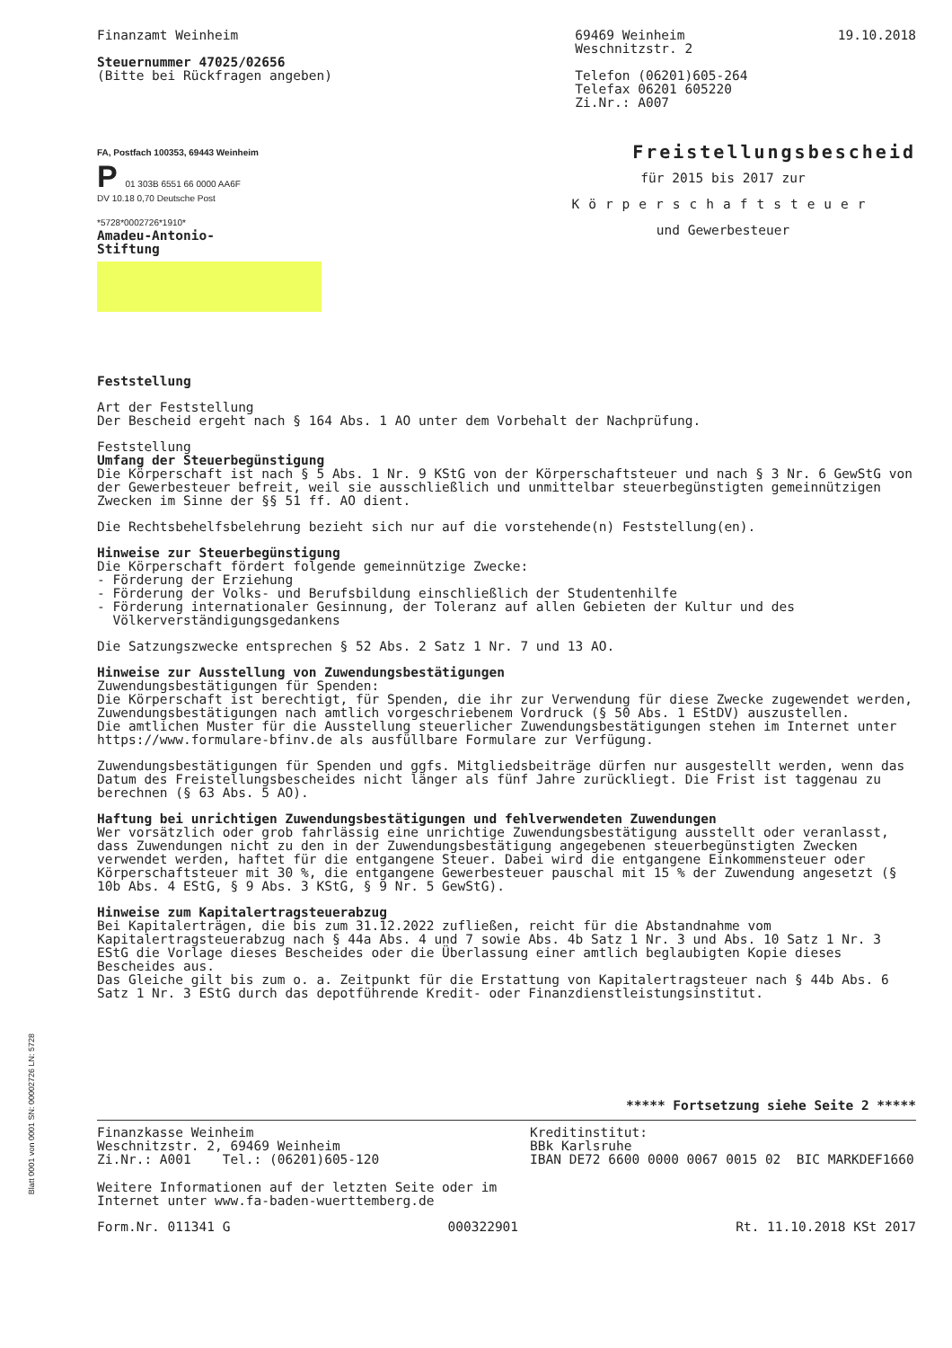Finanzamt Weinheim
Steuernummer 47025/02656
(Bitte bei Rückfragen angeben)
69469 Weinheim
Weschnitzstr. 2
Telefon (06201)605-264
Telefax 06201 605220
Zi.Nr.: A007
19.10.2018
FA, Postfach 100353, 69443 Weinheim
P 01 303B 6551 66 0000 AA6F
DV 10.18 0,70 Deutsche Post
*5728*0002726*1910*
Amadeu-Antonio-
Stiftung
Freistellungsbescheid
für 2015 bis 2017 zur
Körperschaftsteuer
und Gewerbesteuer
Feststellung
Art der Feststellung
Der Bescheid ergeht nach § 164 Abs. 1 AO unter dem Vorbehalt der Nachprüfung.
Feststellung
Umfang der Steuerbegünstigung
Die Körperschaft ist nach § 5 Abs. 1 Nr. 9 KStG von der Körperschaftsteuer und nach § 3 Nr. 6 GewStG von der Gewerbesteuer befreit, weil sie ausschließlich und unmittelbar steuerbegünstigten gemeinnützigen Zwecken im Sinne der §§ 51 ff. AO dient.
Die Rechtsbehelfsbelehrung bezieht sich nur auf die vorstehende(n) Feststellung(en).
Hinweise zur Steuerbegünstigung
Die Körperschaft fördert folgende gemeinnützige Zwecke:
- Förderung der Erziehung
- Förderung der Volks- und Berufsbildung einschließlich der Studentenhilfe
- Förderung internationaler Gesinnung, der Toleranz auf allen Gebieten der Kultur und des
Völkerverständigungsgedankens
Die Satzungszwecke entsprechen § 52 Abs. 2 Satz 1 Nr. 7 und 13 AO.
Hinweise zur Ausstellung von Zuwendungsbestätigungen
Zuwendungsbestätigungen für Spenden:
Die Körperschaft ist berechtigt, für Spenden, die ihr zur Verwendung für diese Zwecke zugewendet werden, Zuwendungsbestätigungen nach amtlich vorgeschriebenem Vordruck (§ 50 Abs. 1 EStDV) auszustellen.
Die amtlichen Muster für die Ausstellung steuerlicher Zuwendungsbestätigungen stehen im Internet unter https://www.formulare-bfinv.de als ausfüllbare Formulare zur Verfügung.
Zuwendungsbestätigungen für Spenden und ggfs. Mitgliedsbeiträge dürfen nur ausgestellt werden, wenn das Datum des Freistellungsbescheides nicht länger als fünf Jahre zurückliegt. Die Frist ist taggenau zu berechnen (§ 63 Abs. 5 AO).
Haftung bei unrichtigen Zuwendungsbestätigungen und fehlverwendeten Zuwendungen
Wer vorsätzlich oder grob fahrlässig eine unrichtige Zuwendungsbestätigung ausstellt oder veranlasst, dass Zuwendungen nicht zu den in der Zuwendungsbestätigung angegebenen steuerbegünstigten Zwecken verwendet werden, haftet für die entgangene Steuer. Dabei wird die entgangene Einkommensteuer oder Körperschaftsteuer mit 30 %, die entgangene Gewerbesteuer pauschal mit 15 % der Zuwendung angesetzt (§ 10b Abs. 4 EStG, § 9 Abs. 3 KStG, § 9 Nr. 5 GewStG).
Hinweise zum Kapitalertragsteuerabzug
Bei Kapitalerträgen, die bis zum 31.12.2022 zufließen, reicht für die Abstandnahme vom Kapitalertragsteuerabzug nach § 44a Abs. 4 und 7 sowie Abs. 4b Satz 1 Nr. 3 und Abs. 10 Satz 1 Nr. 3 EStG die Vorlage dieses Bescheides oder die Überlassung einer amtlich beglaubigten Kopie dieses Bescheides aus.
Das Gleiche gilt bis zum o. a. Zeitpunkt für die Erstattung von Kapitalertragsteuer nach § 44b Abs. 6 Satz 1 Nr. 3 EStG durch das depotführende Kredit- oder Finanzdienstleistungsinstitut.
***** Fortsetzung siehe Seite 2 *****
Finanzkasse Weinheim
Weschnitzstr. 2, 69469 Weinheim
Zi.Nr.: A001 Tel.: (06201)605-120
Kreditinstitut:
BBk Karlsruhe
IBAN DE72 6600 0000 0067 0015 02 BIC MARKDEF1660
Weitere Informationen auf der letzten Seite oder im
Internet unter www.fa-baden-wuerttemberg.de
Form.Nr. 011341 G 000322901 Rt. 11.10.2018 KSt 2017
Blatt 0001 von 0001 SN: 00002726 LN: 5728